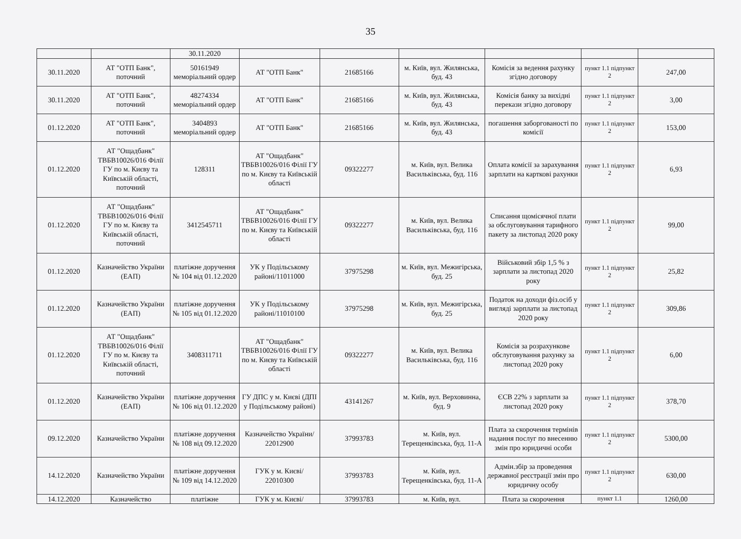35
| | | 30.11.2020 | | | | | | |
| 30.11.2020 | АТ "ОТП Банк", поточний | 50161949 меморіальний ордер | АТ "ОТП Банк" | 21685166 | м. Київ, вул. Жилянська, буд. 43 | Комісія за ведення рахунку згідно договору | пункт 1.1 підпункт 2 | 247,00 |
| 30.11.2020 | АТ "ОТП Банк", поточний | 48274334 меморіальний ордер | АТ "ОТП Банк" | 21685166 | м. Київ, вул. Жилянська, буд. 43 | Комісія банку за вихідні перекази згідно договору | пункт 1.1 підпункт 2 | 3,00 |
| 01.12.2020 | АТ "ОТП Банк", поточний | 3404893 меморіальний ордер | АТ "ОТП Банк" | 21685166 | м. Київ, вул. Жилянська, буд. 43 | погашення заборгованості по комісії | пункт 1.1 підпункт 2 | 153,00 |
| 01.12.2020 | АТ "Ощадбанк" ТВБВ10026/016 Філії ГУ по м. Києву та Київській області, поточний | 128311 | АТ "Ощадбанк" ТВБВ10026/016 Філії ГУ по м. Києву та Київській області | 09322277 | м. Київ, вул. Велика Васильківська, буд. 116 | Оплата комісії за зарахування зарплати на карткові рахунки | пункт 1.1 підпункт 2 | 6,93 |
| 01.12.2020 | АТ "Ощадбанк" ТВБВ10026/016 Філії ГУ по м. Києву та Київській області, поточний | 3412545711 | АТ "Ощадбанк" ТВБВ10026/016 Філії ГУ по м. Києву та Київській області | 09322277 | м. Київ, вул. Велика Васильківська, буд. 116 | Списання щомісячної плати за обслуговування тарифного пакету за листопад 2020 року | пункт 1.1 підпункт 2 | 99,00 |
| 01.12.2020 | Казначейство України (ЕАП) | платіжне доручення № 104 від 01.12.2020 | УК у Подільському районі/11011000 | 37975298 | м. Київ, вул. Межигірська, буд. 25 | Військовий збір 1,5 % з зарплати за листопад 2020 року | пункт 1.1 підпункт 2 | 25,82 |
| 01.12.2020 | Казначейство України (ЕАП) | платіжне доручення № 105 від 01.12.2020 | УК у Подільському районі/11010100 | 37975298 | м. Київ, вул. Межигірська, буд. 25 | Податок на доходи фіз.осіб у вигляді зарплати за листопад 2020 року | пункт 1.1 підпункт 2 | 309,86 |
| 01.12.2020 | АТ "Ощадбанк" ТВБВ10026/016 Філії ГУ по м. Києву та Київській області, поточний | 3408311711 | АТ "Ощадбанк" ТВБВ10026/016 Філії ГУ по м. Києву та Київській області | 09322277 | м. Київ, вул. Велика Васильківська, буд. 116 | Комісія за розрахункове обслуговування рахунку за листопад 2020 року | пункт 1.1 підпункт 2 | 6,00 |
| 01.12.2020 | Казначейство України (ЕАП) | платіжне доручення № 106 від 01.12.2020 | ГУ ДПС у м. Києві (ДПІ у Подільському районі) | 43141267 | м. Київ, вул. Верховинна, буд. 9 | ЄСВ 22% з зарплати за листопад 2020 року | пункт 1.1 підпункт 2 | 378,70 |
| 09.12.2020 | Казначейство України | платіжне доручення № 108 від 09.12.2020 | Казначейство України/ 22012900 | 37993783 | м. Київ, вул. Терещенківська, буд. 11-А | Плата за скорочення термінів надання послуг по внесенню змін про юридичні особи | пункт 1.1 підпункт 2 | 5300,00 |
| 14.12.2020 | Казначейство України | платіжне доручення № 109 від 14.12.2020 | ГУК у м. Києві/ 22010300 | 37993783 | м. Київ, вул. Терещенківська, буд. 11-А | Адмін.збір за проведення державної реєстрації змін про юридичну особу | пункт 1.1 підпункт 2 | 630,00 |
| 14.12.2020 | Казначейство | платіжне | ГУК у м. Києві/ | 37993783 | м. Київ, вул. | Плата за скорочення | пункт 1.1 | 1260,00 |